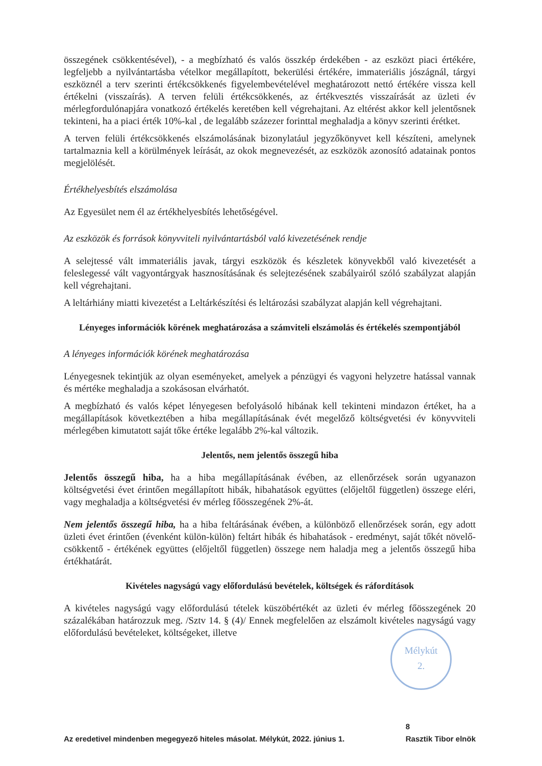összegének csökkentésével), - a megbízható és valós összkép érdekében - az eszközt piaci értékére, legfeljebb a nyilvántartásba vételkor megállapított, bekerülési értékére, immateriális jószágnál, tárgyi eszköznél a terv szerinti értékcsökkenés figyelembevételével meghatározott nettó értékére vissza kell értékelni (visszaírás). A terven felüli értékcsökkenés, az értékvesztés visszaírását az üzleti év mérlegfordulónapjára vonatkozó értékelés keretében kell végrehajtani. Az eltérést akkor kell jelentősnek tekinteni, ha a piaci érték 10%-kal , de legalább százezer forinttal meghaladja a könyv szerinti érétket.
A terven felüli értékcsökkenés elszámolásának bizonylatául jegyzőkönyvet kell készíteni, amelynek tartalmaznia kell a körülmények leírását, az okok megnevezését, az eszközök azonosító adatainak pontos megjelölését.
Értékhelyesbítés elszámolása
Az Egyesület nem él az értékhelyesbítés lehetőségével.
Az eszközök és források könyvviteli nyilvántartásból való kivezetésének rendje
A selejtessé vált immateriális javak, tárgyi eszközök és készletek könyvekből való kivezetését a feleslegessé vált vagyontárgyak hasznosításának és selejtezésének szabályairól szóló szabályzat alapján kell végrehajtani.
A leltárhiány miatti kivezetést a Leltárkészítési és leltározási szabályzat alapján kell végrehajtani.
Lényeges információk körének meghatározása a számviteli elszámolás és értékelés szempontjából
A lényeges információk körének meghatározása
Lényegesnek tekintjük az olyan eseményeket, amelyek a pénzügyi és vagyoni helyzetre hatással vannak és mértéke meghaladja a szokásosan elvárhatót.
A megbízható és valós képet lényegesen befolyásoló hibának kell tekinteni mindazon értéket, ha a megállapítások következtében a hiba megállapításának évét megelőző költségvetési év könyvviteli mérlegében kimutatott saját tőke értéke legalább 2%-kal változik.
Jelentős, nem jelentős összegű hiba
Jelentős összegű hiba, ha a hiba megállapításának évében, az ellenőrzések során ugyanazon költségvetési évet érintően megállapított hibák, hibahatások együttes (előjeltől független) összege eléri, vagy meghaladja a költségvetési év mérleg főösszegének 2%-át.
Nem jelentős összegű hiba, ha a hiba feltárásának évében, a különböző ellenőrzések során, egy adott üzleti évet érintően (évenként külön-külön) feltárt hibák és hibahatások - eredményt, saját tőkét növelő-csökkentő - értékének együttes (előjeltől független) összege nem haladja meg a jelentős összegű hiba értékhatárát.
Kivételes nagyságú vagy előfordulású bevételek, költségek és ráfordítások
A kivételes nagyságú vagy előfordulású tételek küszöbértékét az üzleti év mérleg főösszegének 20 százalékában határozzuk meg. /Sztv 14. § (4)/ Ennek megfelelően az elszámolt kivételes nagyságú vagy előfordulású bevételeket, költségeket, illetve
Mélykút
2.
Az eredetivel mindenben megegyező hiteles másolat. Mélykút, 2022. június 1. 8
Rasztik Tibor elnök